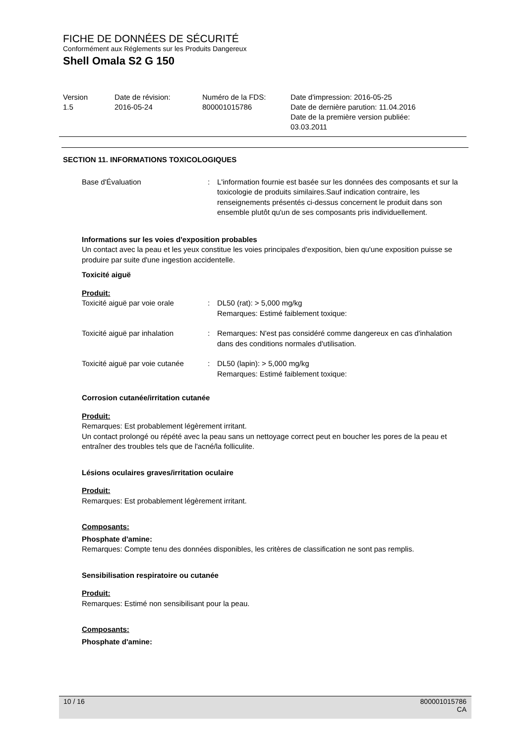FICHE DE DONNÉES DE SÉCURITÉ
Conformément aux Réglements sur les Produits Dangereux
Shell Omala S2 G 150
| Version 1.5 | Date de révision: 2016-05-24 | Numéro de la FDS: 800001015786 | Date d'impression: 2016-05-25 Date de dernière parution: 11.04.2016 Date de la première version publiée: 03.03.2011 |
SECTION 11. INFORMATIONS TOXICOLOGIQUES
| Base d'Évaluation | : | L'information fournie est basée sur les données des composants et sur la toxicologie de produits similaires.Sauf indication contraire, les renseignements présentés ci-dessus concernent le produit dans son ensemble plutôt qu'un de ses composants pris individuellement. |
Informations sur les voies d'exposition probables
Un contact avec la peau et les yeux constitue les voies principales d'exposition, bien qu'une exposition puisse se produire par suite d'une ingestion accidentelle.
Toxicité aiguë
Produit:
| Toxicité aiguë par voie orale | : | DL50 (rat): > 5,000 mg/kg Remarques: Estimé faiblement toxique: |
| Toxicité aiguë par inhalation | : | Remarques: N'est pas considéré comme dangereux en cas d'inhalation dans des conditions normales d'utilisation. |
| Toxicité aiguë par voie cutanée | : | DL50 (lapin): > 5,000 mg/kg Remarques: Estimé faiblement toxique: |
Corrosion cutanée/irritation cutanée
Produit:
Remarques: Est probablement légèrement irritant.
Un contact prolongé ou répété avec la peau sans un nettoyage correct peut en boucher les pores de la peau et entraîner des troubles tels que de l'acné/la folliculite.
Lésions oculaires graves/irritation oculaire
Produit:
Remarques: Est probablement légèrement irritant.
Composants:
Phosphate d'amine:
Remarques: Compte tenu des données disponibles, les critères de classification ne sont pas remplis.
Sensibilisation respiratoire ou cutanée
Produit:
Remarques: Estimé non sensibilisant pour la peau.
Composants:
Phosphate d'amine:
10 / 16 800001015786
CA